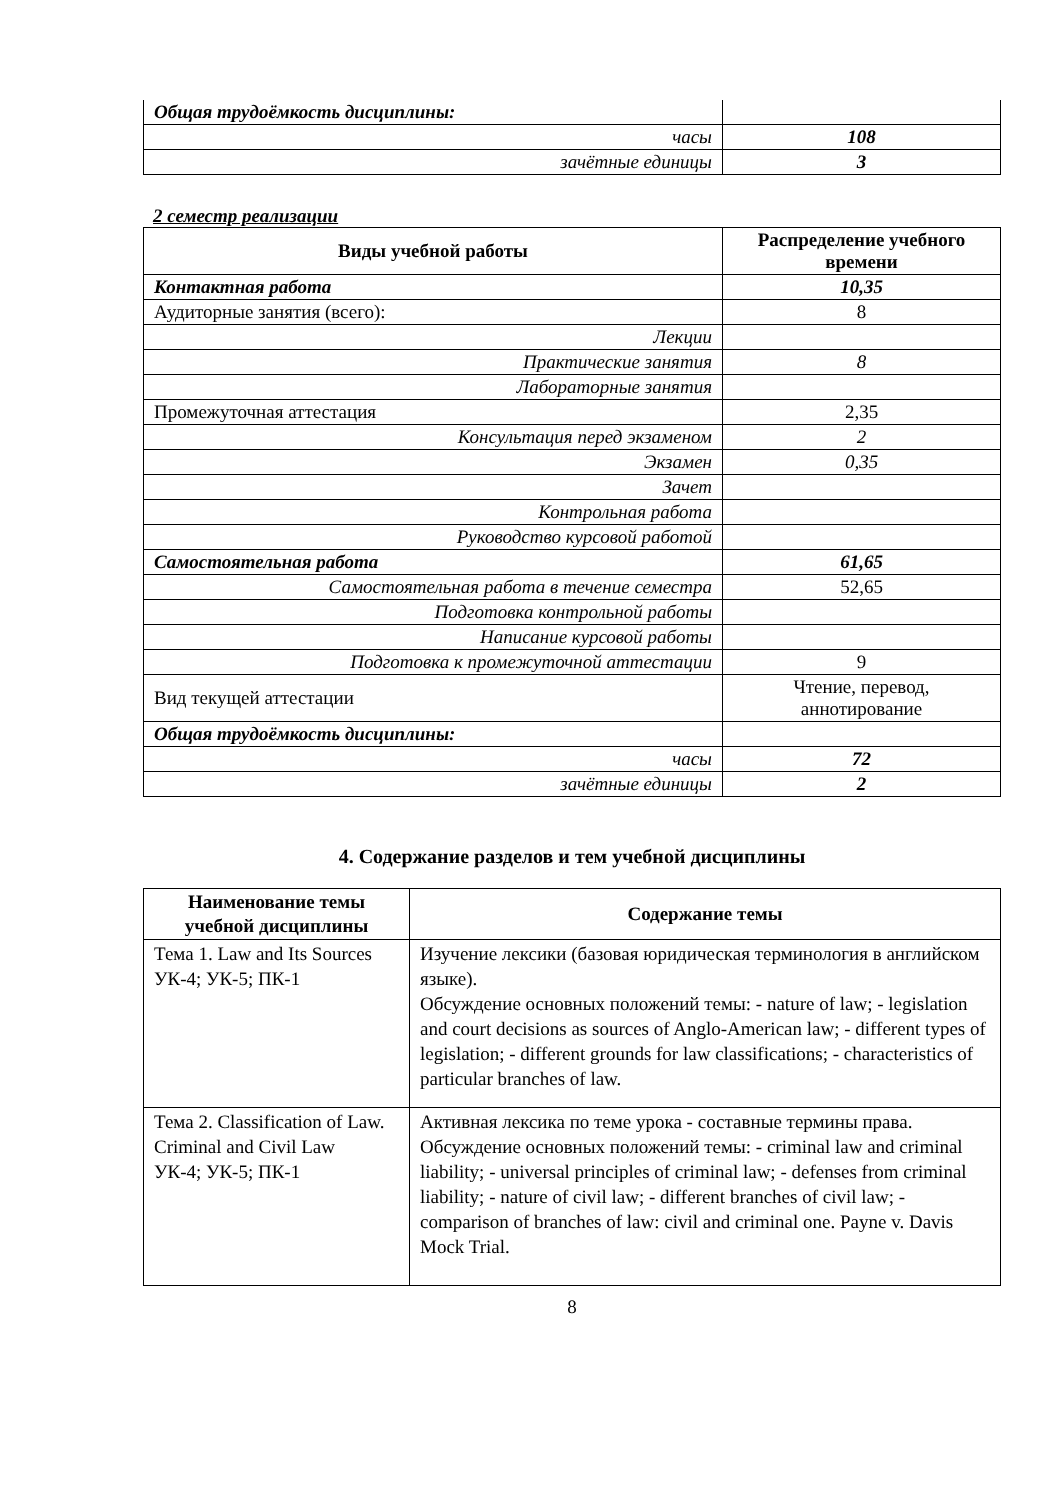| Общая трудоёмкость дисциплины: | |
| часы | 108 |
| зачётные единицы | 3 |
2 семестр реализации
| Виды учебной работы | Распределение учебного времени |
| --- | --- |
| Контактная работа | 10,35 |
| Аудиторные занятия (всего): | 8 |
| Лекции | |
| Практические занятия | 8 |
| Лабораторные занятия | |
| Промежуточная аттестация | 2,35 |
| Консультация перед экзаменом | 2 |
| Экзамен | 0,35 |
| Зачет | |
| Контрольная работа | |
| Руководство курсовой работой | |
| Самостоятельная работа | 61,65 |
| Самостоятельная работа в течение семестра | 52,65 |
| Подготовка контрольной работы | |
| Написание курсовой работы | |
| Подготовка к промежуточной аттестации | 9 |
| Вид текущей аттестации | Чтение, перевод, аннотирование |
| Общая трудоёмкость дисциплины: | |
| часы | 72 |
| зачётные единицы | 2 |
4. Содержание разделов и тем учебной дисциплины
| Наименование темы учебной дисциплины | Содержание темы |
| --- | --- |
| Тема 1. Law and Its Sources УК-4; УК-5; ПК-1 | Изучение лексики (базовая юридическая терминология в английском языке). Обсуждение основных положений темы: - nature of law; - legislation and court decisions as sources of Anglo-American law; - different types of legislation; - different grounds for law classifications; - characteristics of particular branches of law. |
| Тема 2. Classification of Law. Criminal and Civil Law УК-4; УК-5; ПК-1 | Активная лексика по теме урока - составные термины права. Обсуждение основных положений темы: - criminal law and criminal liability; - universal principles of criminal law; - defenses from criminal liability; - nature of civil law; - different branches of civil law; - comparison of branches of law: civil and criminal one. Payne v. Davis Mock Trial. |
8